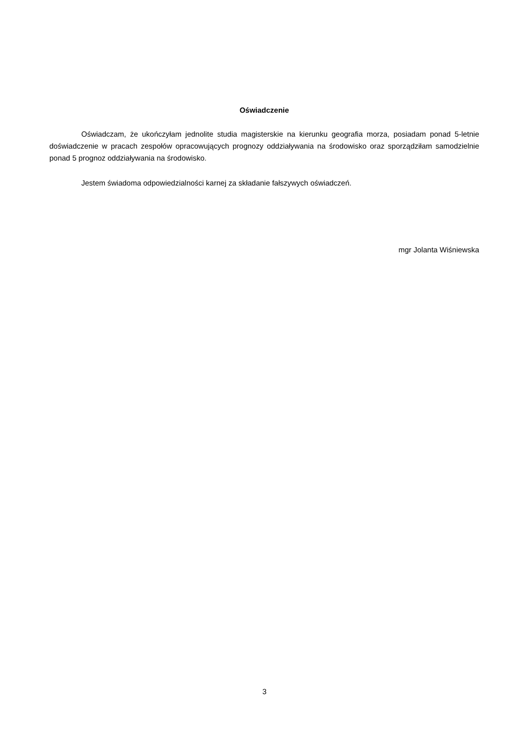Oświadczenie
Oświadczam, że ukończyłam jednolite studia magisterskie na kierunku geografia morza, posiadam ponad 5-letnie doświadczenie w pracach zespołów opracowujących prognozy oddziaływania na środowisko oraz sporządziłam samodzielnie ponad 5 prognoz oddziaływania na środowisko.
Jestem świadoma odpowiedzialności karnej za składanie fałszywych oświadczeń.
mgr Jolanta Wiśniewska
3